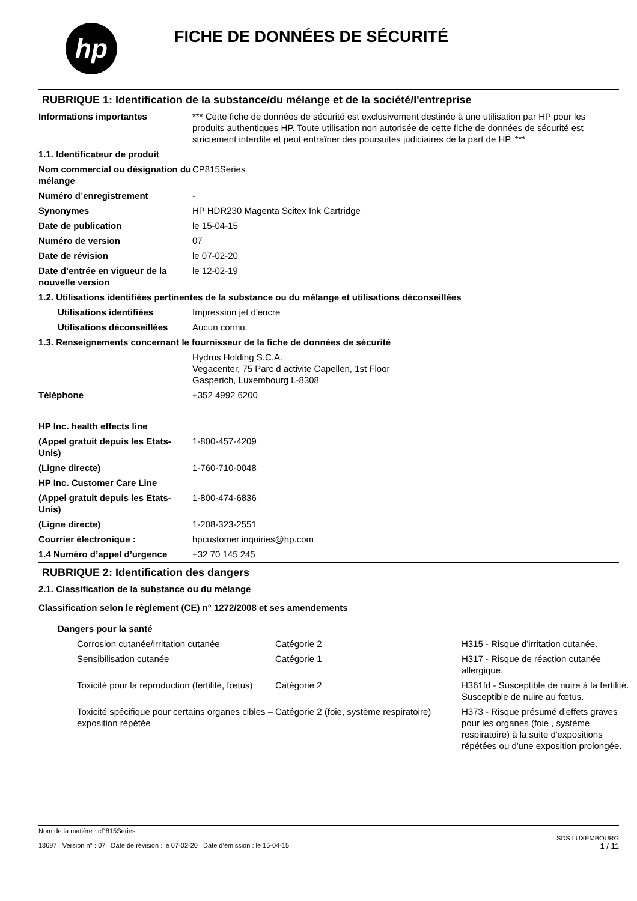hp
FICHE DE DONNÉES DE SÉCURITÉ
RUBRIQUE 1: Identification de la substance/du mélange et de la société/l'entreprise
| Informations importantes | *** Cette fiche de données de sécurité est exclusivement destinée à une utilisation par HP pour les produits authentiques HP. Toute utilisation non autorisée de cette fiche de données de sécurité est strictement interdite et peut entraîner des poursuites judiciaires de la part de HP. *** |
| 1.1. Identificateur de produit | |
| Nom commercial ou désignation du mélange | CP815Series |
| Numéro d’enregistrement | - |
| Synonymes | HP HDR230 Magenta Scitex Ink Cartridge |
| Date de publication | le 15-04-15 |
| Numéro de version | 07 |
| Date de révision | le 07-02-20 |
| Date d’entrée en vigueur de la nouvelle version | le 12-02-19 |
| 1.2. Utilisations identifiées pertinentes de la substance ou du mélange et utilisations déconseillées | |
| Utilisations identifiées | Impression jet d'encre |
| Utilisations déconseillées | Aucun connu. |
| 1.3. Renseignements concernant le fournisseur de la fiche de données de sécurité | |
| | Hydrus Holding S.C.A. Vegacenter, 75 Parc d activite Capellen, 1st Floor Gasperich, Luxembourg L-8308 |
| Téléphone | +352 4992 6200 |
| HP Inc. health effects line | |
| (Appel gratuit depuis les Etats-Unis) | 1-800-457-4209 |
| (Ligne directe) | 1-760-710-0048 |
| HP Inc. Customer Care Line | |
| (Appel gratuit depuis les Etats-Unis) | 1-800-474-6836 |
| (Ligne directe) | 1-208-323-2551 |
| Courrier électronique : | hpcustomer.inquiries@hp.com |
| 1.4 Numéro d’appel d’urgence | +32 70 145 245 |
RUBRIQUE 2: Identification des dangers
2.1. Classification de la substance ou du mélange
Classification selon le règlement (CE) n° 1272/2008 et ses amendements
Dangers pour la santé
| Corrosion cutanée/irritation cutanée | Catégorie 2 | H315 - Risque d'irritation cutanée. |
| Sensibilisation cutanée | Catégorie 1 | H317 - Risque de réaction cutanée allergique. |
| Toxicité pour la reproduction (fertilité, fœtus) | Catégorie 2 | H361fd - Susceptible de nuire à la fertilité. Susceptible de nuire au fœtus. |
| Toxicité spécifique pour certains organes cibles – exposition répétée | Catégorie 2 (foie, système respiratoire) | H373 - Risque présumé d'effets graves pour les organes (foie , système respiratoire) à la suite d'expositions répétées ou d'une exposition prolongée. |
Nom de la matière : cP815Series
13697 Version n° : 07 Date de révision : le 07-02-20 Date d’émission : le 15-04-15
SDS LUXEMBOURG
1 / 11